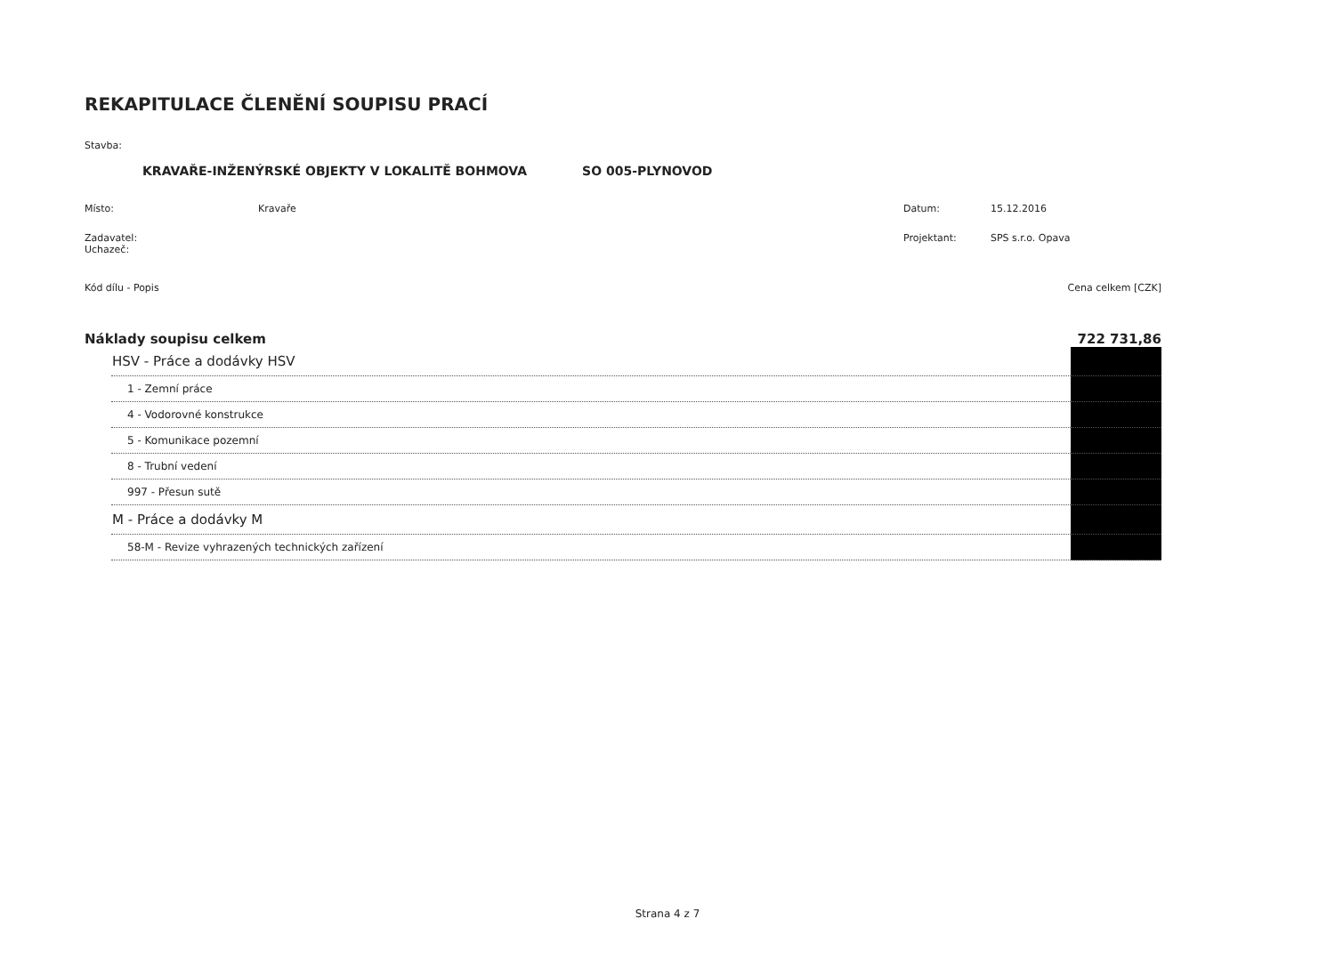REKAPITULACE ČLENĚNÍ SOUPISU PRACÍ
Stavba:
KRAVAŘE-INŽENÝRSKÉ OBJEKTY V LOKALITĚ BOHMOVA SO 005-PLYNOVOD
Místo: Kravaře Datum: 15.12.2016
Zadavatel:
Uchazeč: Projektant: SPS s.r.o. Opava
Kód dílu - Popis Cena celkem [CZK]
Náklady soupisu celkem 722 731,86
| HSV - Práce a dodávky HSV | |
| 1 - Zemní práce | |
| 4 - Vodorovné konstrukce | |
| 5 - Komunikace pozemní | |
| 8 - Trubní vedení | |
| 997 - Přesun sutě | |
| M - Práce a dodávky M | |
| 58-M - Revize vyhrazených technických zařízení | |
Strana 4 z 7